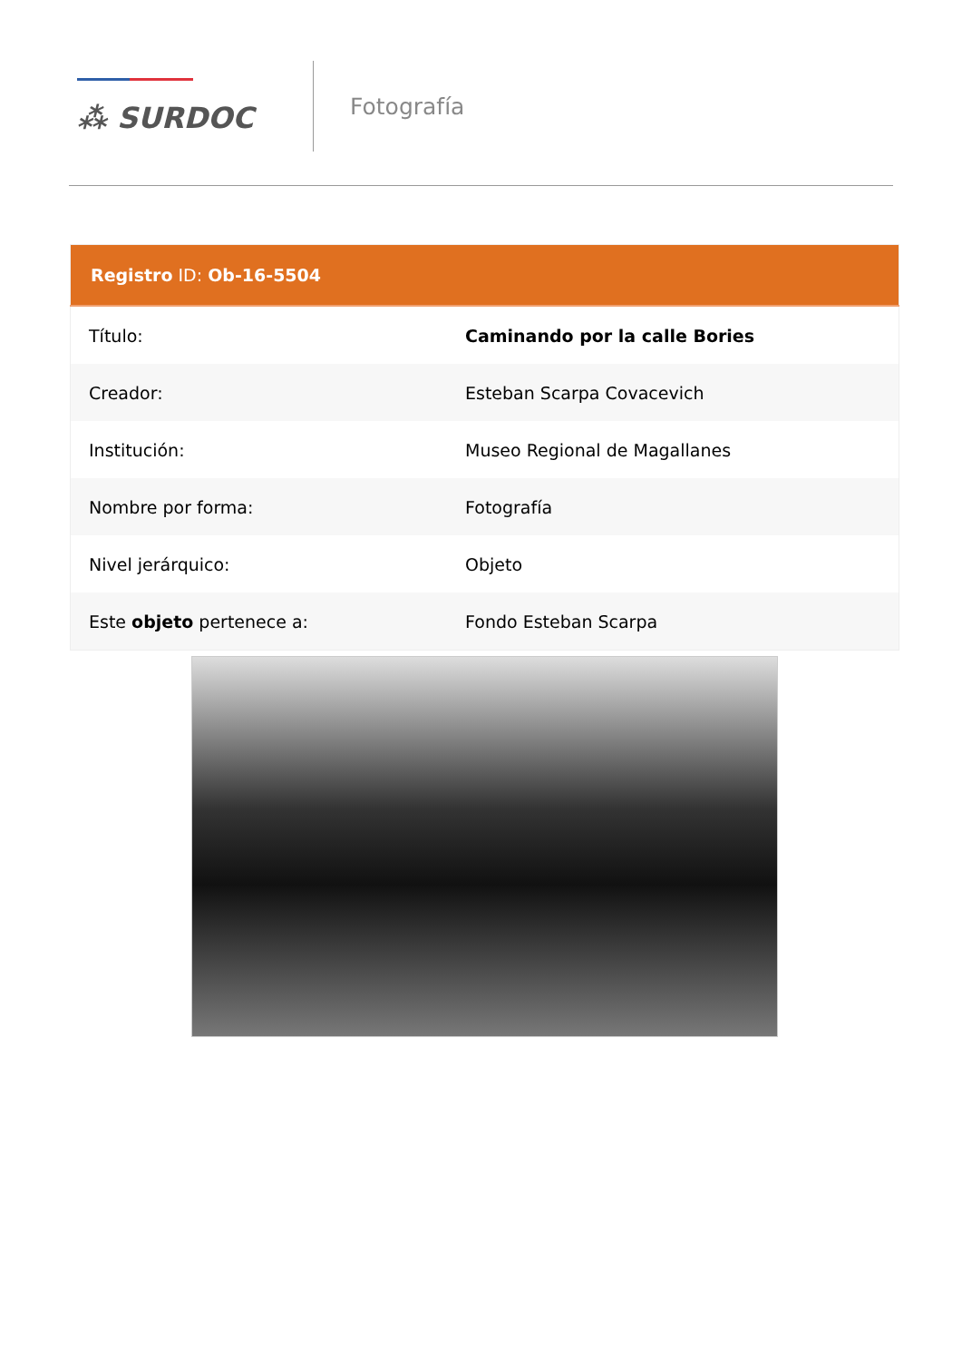⁂ SURDOC
Fotografía
| Registro ID: Ob-16-5504 | |
| --- | --- |
| Título: | Caminando por la calle Bories |
| Creador: | Esteban Scarpa Covacevich |
| Institución: | Museo Regional de Magallanes |
| Nombre por forma: | Fotografía |
| Nivel jerárquico: | Objeto |
| Este objeto pertenece a: | Fondo Esteban Scarpa |